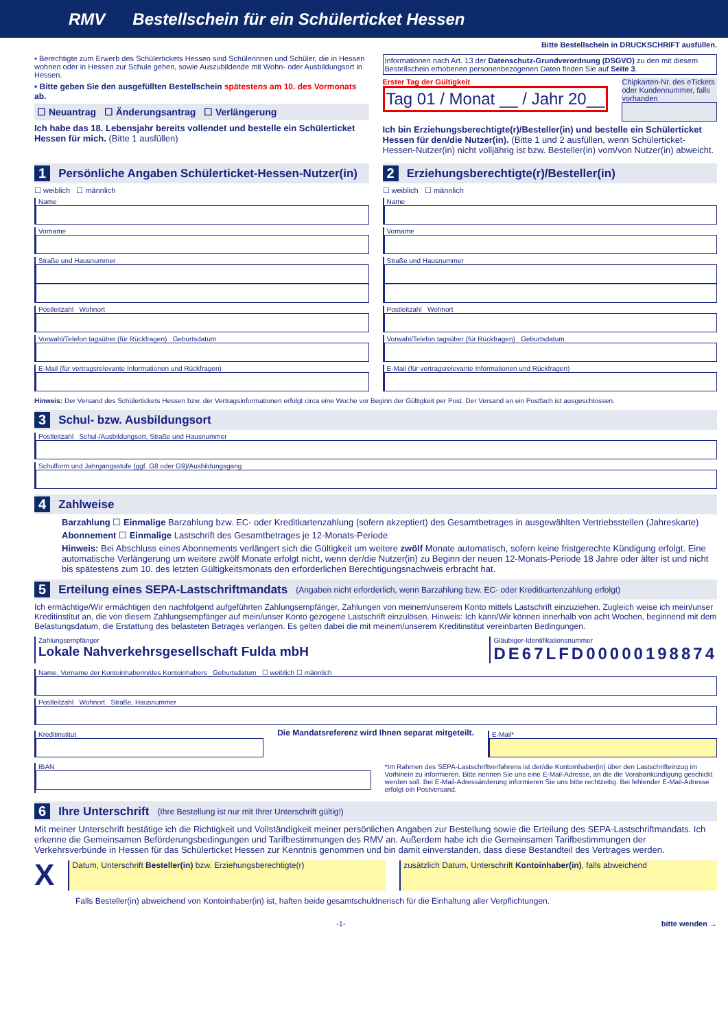RMV Bestellschein für ein Schülerticket Hessen
Bitte Bestellschein in DRUCKSCHRIFT ausfüllen.
• Berechtigte zum Erwerb des Schülertickets Hessen sind Schülerinnen und Schüler, die in Hessen wohnen oder in Hessen zur Schule gehen, sowie Auszubildende mit Wohn- oder Ausbildungsort in Hessen.
• Bitte geben Sie den ausgefüllten Bestellschein spätestens am 10. des Vormonats ab.
☐ Neuantrag ☐ Änderungsantrag ☐ Verlängerung
Ich habe das 18. Lebensjahr bereits vollendet und bestelle ein Schülerticket Hessen für mich. (Bitte 1 ausfüllen)
Informationen nach Art. 13 der Datenschutz-Grundverordnung (DSGVO) zu den mit diesem Bestellschein erhobenen personenbezogenen Daten finden Sie auf Seite 3.
Erster Tag der Gültigkeit
Tag 01 / Monat __ / Jahr 20__
Chipkarten-Nr. des eTickets oder Kundennummer, falls vorhanden
Ich bin Erziehungsberechtigte(r)/Besteller(in) und bestelle ein Schülerticket Hessen für den/die Nutzer(in). (Bitte 1 und 2 ausfüllen, wenn Schülerticket-Hessen-Nutzer(in) nicht volljährig ist bzw. Besteller(in) vom/von Nutzer(in) abweicht.
1 Persönliche Angaben Schülerticket-Hessen-Nutzer(in)
☐ weiblich ☐ männlich
Name
Vorname
Straße und Hausnummer
Postleitzahl Wohnort
Vorwahl/Telefon tagsüber (für Rückfragen) Geburtsdatum
E-Mail (für vertragsrelevante Informationen und Rückfragen)
2 Erziehungsberechtigte(r)/Besteller(in)
☐ weiblich ☐ männlich
Name
Vorname
Straße und Hausnummer
Postleitzahl Wohnort
Vorwahl/Telefon tagsüber (für Rückfragen) Geburtsdatum
E-Mail (für vertragsrelevante Informationen und Rückfragen)
Hinweis: Der Versand des Schülertickets Hessen bzw. der Vertragsinformationen erfolgt circa eine Woche vor Beginn der Gültigkeit per Post. Der Versand an ein Postfach ist ausgeschlossen.
3 Schul- bzw. Ausbildungsort
Postleitzahl Schul-/Ausbildungsort, Straße und Hausnummer
Schulform und Jahrgangsstufe (ggf. G8 oder G9)/Ausbildungsgang
4 Zahlweise
Barzahlung ☐ Einmalige Barzahlung bzw. EC- oder Kreditkartenzahlung (sofern akzeptiert) des Gesamtbetrages in ausgewählten Vertriebsstellen (Jahreskarte)
Abonnement ☐ Einmalige Lastschrift des Gesamtbetrages je 12-Monats-Periode
Hinweis: Bei Abschluss eines Abonnements verlängert sich die Gültigkeit um weitere zwölf Monate automatisch, sofern keine fristgerechte Kündigung erfolgt. Eine automatische Verlängerung um weitere zwölf Monate erfolgt nicht, wenn der/die Nutzer(in) zu Beginn der neuen 12-Monats-Periode 18 Jahre oder älter ist und nicht bis spätestens zum 10. des letzten Gültigkeitsmonats den erforderlichen Berechtigungsnachweis erbracht hat.
5 Erteilung eines SEPA-Lastschriftmandats (Angaben nicht erforderlich, wenn Barzahlung bzw. EC- oder Kreditkartenzahlung erfolgt)
Ich ermächtige/Wir ermächtigen den nachfolgend aufgeführten Zahlungsempfänger, Zahlungen von meinem/unserem Konto mittels Lastschrift einzuziehen. Zugleich weise ich mein/unser Kreditinstitut an, die von diesem Zahlungsempfänger auf mein/unser Konto gezogene Lastschrift einzulösen. Hinweis: Ich kann/Wir können innerhalb von acht Wochen, beginnend mit dem Belastungsdatum, die Erstattung des belasteten Betrages verlangen. Es gelten dabei die mit meinem/unserem Kreditinstitut vereinbarten Bedingungen.
Zahlungsempfänger
Lokale Nahverkehrsgesellschaft Fulda mbH
Gläubiger-Identifikationsnummer
DE67LFD00000198874
Name, Vorname der Kontoinhaberin/des Kontoinhabers Geburtsdatum ☐ weiblich ☐ männlich
Postleitzahl Wohnort Straße, Hausnummer
Kreditinstitut
Die Mandatsreferenz wird Ihnen separat mitgeteilt.
E-Mail*
IBAN *Im Rahmen des SEPA-Lastschriftverfahrens ist der/die Kontoinhaber(in) über den Lastschrifteinzug im Vorhinein zu informieren. Bitte nennen Sie uns eine E-Mail-Adresse, an die die Vorabankündigung geschickt werden soll. Bei E-Mail-Adressänderung informieren Sie uns bitte rechtzeitig. Bei fehlender E-Mail-Adresse erfolgt ein Postversand.
6 Ihre Unterschrift (Ihre Bestellung ist nur mit Ihrer Unterschrift gültig!)
Mit meiner Unterschrift bestätige ich die Richtigkeit und Vollständigkeit meiner persönlichen Angaben zur Bestellung sowie die Erteilung des SEPA-Lastschriftmandats. Ich erkenne die Gemeinsamen Beförderungsbedingungen und Tarifbestimmungen des RMV an. Außerdem habe ich die Gemeinsamen Tarifbestimmungen der Verkehrsverbünde in Hessen für das Schülerticket Hessen zur Kenntnis genommen und bin damit einverstanden, dass diese Bestandteil des Vertrages werden.
X
Datum, Unterschrift Besteller(in) bzw. Erziehungsberechtigte(r)
zusätzlich Datum, Unterschrift Kontoinhaber(in), falls abweichend
Falls Besteller(in) abweichend von Kontoinhaber(in) ist, haften beide gesamtschuldnerisch für die Einhaltung aller Verpflichtungen.
-1- bitte wenden →